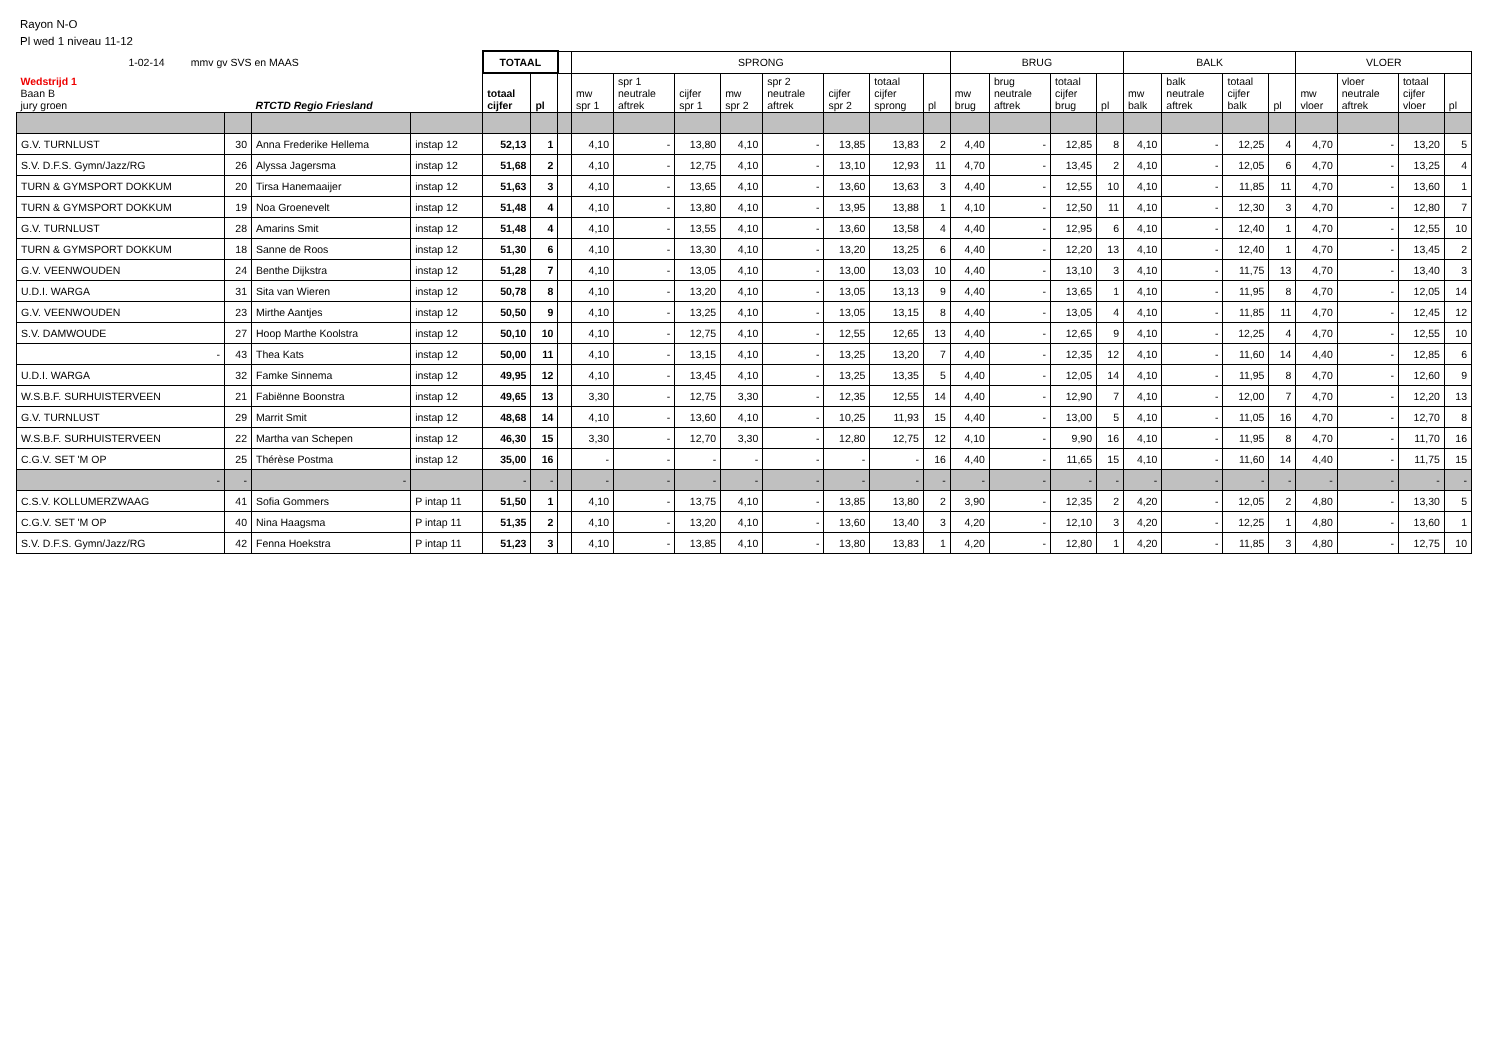Rayon N-O
Pl wed 1 niveau 11-12
| 1-02-14 mmv gv SVS en MAAS | | | | TOTAAL | | | SPRONG | | | | | | | | BRUG | | | | BALK | | | | VLOER | | | |
| Wedstrijd 1 Baan B jury groen | | RTCTD Regio Friesland | | totaal cijfer | pl | | mw spr 1 | spr 1 neutrale aftrek | cijfer spr 1 | mw spr 2 | spr 2 neutrale aftrek | cijfer spr 2 | totaal cijfer sprong | pl | mw brug | brug neutrale aftrek | totaal cijfer brug | pl | mw balk | balk neutrale aftrek | totaal cijfer balk | pl | mw vloer | vloer neutrale aftrek | totaal cijfer vloer | pl |
| G.V. TURNLUST | 30 | Anna Frederike Hellema | instap 12 | 52,13 | 1 | | 4,10 | - | 13,80 | 4,10 | - | 13,85 | 13,83 | 2 | 4,40 | - | 12,85 | 8 | 4,10 | - | 12,25 | 4 | 4,70 | - | 13,20 | 5 |
| S.V. D.F.S. Gymn/Jazz/RG | 26 | Alyssa Jagersma | instap 12 | 51,68 | 2 | | 4,10 | - | 12,75 | 4,10 | - | 13,10 | 12,93 | 11 | 4,70 | - | 13,45 | 2 | 4,10 | - | 12,05 | 6 | 4,70 | - | 13,25 | 4 |
| TURN & GYMSPORT DOKKUM | 20 | Tirsa Hanemaaijer | instap 12 | 51,63 | 3 | | 4,10 | - | 13,65 | 4,10 | - | 13,60 | 13,63 | 3 | 4,40 | - | 12,55 | 10 | 4,10 | - | 11,85 | 11 | 4,70 | - | 13,60 | 1 |
| TURN & GYMSPORT DOKKUM | 19 | Noa Groenevelt | instap 12 | 51,48 | 4 | | 4,10 | - | 13,80 | 4,10 | - | 13,95 | 13,88 | 1 | 4,10 | - | 12,50 | 11 | 4,10 | - | 12,30 | 3 | 4,70 | - | 12,80 | 7 |
| G.V. TURNLUST | 28 | Amarins Smit | instap 12 | 51,48 | 4 | | 4,10 | - | 13,55 | 4,10 | - | 13,60 | 13,58 | 4 | 4,40 | - | 12,95 | 6 | 4,10 | - | 12,40 | 1 | 4,70 | - | 12,55 | 10 |
| TURN & GYMSPORT DOKKUM | 18 | Sanne de Roos | instap 12 | 51,30 | 6 | | 4,10 | - | 13,30 | 4,10 | - | 13,20 | 13,25 | 6 | 4,40 | - | 12,20 | 13 | 4,10 | - | 12,40 | 1 | 4,70 | - | 13,45 | 2 |
| G.V. VEENWOUDEN | 24 | Benthe Dijkstra | instap 12 | 51,28 | 7 | | 4,10 | - | 13,05 | 4,10 | - | 13,00 | 13,03 | 10 | 4,40 | - | 13,10 | 3 | 4,10 | - | 11,75 | 13 | 4,70 | - | 13,40 | 3 |
| U.D.I. WARGA | 31 | Sita van Wieren | instap 12 | 50,78 | 8 | | 4,10 | - | 13,20 | 4,10 | - | 13,05 | 13,13 | 9 | 4,40 | - | 13,65 | 1 | 4,10 | - | 11,95 | 8 | 4,70 | - | 12,05 | 14 |
| G.V. VEENWOUDEN | 23 | Mirthe Aantjes | instap 12 | 50,50 | 9 | | 4,10 | - | 13,25 | 4,10 | - | 13,05 | 13,15 | 8 | 4,40 | - | 13,05 | 4 | 4,10 | - | 11,85 | 11 | 4,70 | - | 12,45 | 12 |
| S.V. DAMWOUDE | 27 | Hoop Marthe Koolstra | instap 12 | 50,10 | 10 | | 4,10 | - | 12,75 | 4,10 | - | 12,55 | 12,65 | 13 | 4,40 | - | 12,65 | 9 | 4,10 | - | 12,25 | 4 | 4,70 | - | 12,55 | 10 |
| - | 43 | Thea Kats | instap 12 | 50,00 | 11 | | 4,10 | - | 13,15 | 4,10 | - | 13,25 | 13,20 | 7 | 4,40 | - | 12,35 | 12 | 4,10 | - | 11,60 | 14 | 4,40 | - | 12,85 | 6 |
| U.D.I. WARGA | 32 | Famke Sinnema | instap 12 | 49,95 | 12 | | 4,10 | - | 13,45 | 4,10 | - | 13,25 | 13,35 | 5 | 4,40 | - | 12,05 | 14 | 4,10 | - | 11,95 | 8 | 4,70 | - | 12,60 | 9 |
| W.S.B.F. SURHUISTERVEEN | 21 | Fabiënne Boonstra | instap 12 | 49,65 | 13 | | 3,30 | - | 12,75 | 3,30 | - | 12,35 | 12,55 | 14 | 4,40 | - | 12,90 | 7 | 4,10 | - | 12,00 | 7 | 4,70 | - | 12,20 | 13 |
| G.V. TURNLUST | 29 | Marrit Smit | instap 12 | 48,68 | 14 | | 4,10 | - | 13,60 | 4,10 | - | 10,25 | 11,93 | 15 | 4,40 | - | 13,00 | 5 | 4,10 | - | 11,05 | 16 | 4,70 | - | 12,70 | 8 |
| W.S.B.F. SURHUISTERVEEN | 22 | Martha van Schepen | instap 12 | 46,30 | 15 | | 3,30 | - | 12,70 | 3,30 | - | 12,80 | 12,75 | 12 | 4,10 | - | 9,90 | 16 | 4,10 | - | 11,95 | 8 | 4,70 | - | 11,70 | 16 |
| C.G.V. SET 'M OP | 25 | Thérèse Postma | instap 12 | 35,00 | 16 | | - | - | - | - | - | - | - | 16 | 4,40 | - | 11,65 | 15 | 4,10 | - | 11,60 | 14 | 4,40 | - | 11,75 | 15 |
| - | - | - | | - | - | | - | - | - | - | - | - | - | - | - | - | - | - | - | - | - | - | - | - | - | - |
| C.S.V. KOLLUMERZWAAG | 41 | Sofia Gommers | P intap 11 | 51,50 | 1 | | 4,10 | - | 13,75 | 4,10 | - | 13,85 | 13,80 | 2 | 3,90 | - | 12,35 | 2 | 4,20 | - | 12,05 | 2 | 4,80 | - | 13,30 | 5 |
| C.G.V. SET 'M OP | 40 | Nina Haagsma | P intap 11 | 51,35 | 2 | | 4,10 | - | 13,20 | 4,10 | - | 13,60 | 13,40 | 3 | 4,20 | - | 12,10 | 3 | 4,20 | - | 12,25 | 1 | 4,80 | - | 13,60 | 1 |
| S.V. D.F.S. Gymn/Jazz/RG | 42 | Fenna Hoekstra | P intap 11 | 51,23 | 3 | | 4,10 | - | 13,85 | 4,10 | - | 13,80 | 13,83 | 1 | 4,20 | - | 12,80 | 1 | 4,20 | - | 11,85 | 3 | 4,80 | - | 12,75 | 10 |